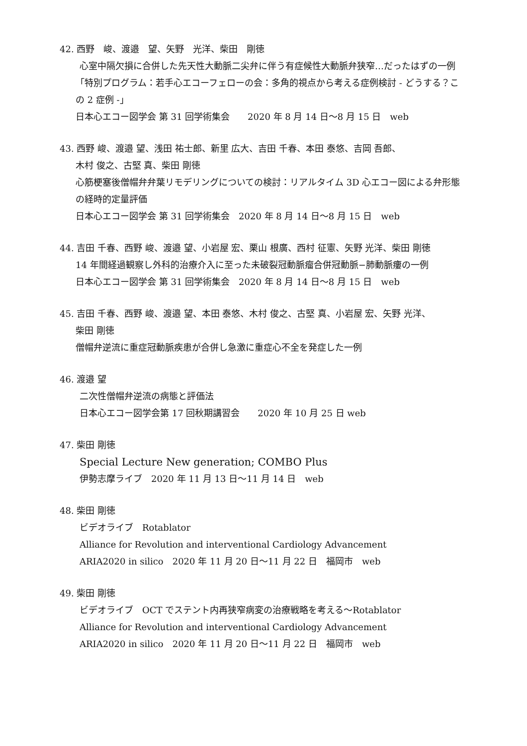42. 西野　峻、渡邉　望、矢野　光洋、柴田　剛徳
心室中隔欠損に合併した先天性大動脈二尖弁に伴う有症候性大動脈弁狭窄…だったはずの一例
「特別プログラム：若手心エコーフェローの会：多角的視点から考える症例検討 - どうする？この 2 症例 -」
日本心エコー図学会 第 31 回学術集会　　2020 年 8 月 14 日〜8 月 15 日　web
43. 西野 峻、渡邉 望、浅田 祐士郎、新里 広大、吉田 千春、本田 泰悠、吉岡 吾郎、
木村 俊之、古堅 真、柴田 剛徳
心筋梗塞後僧帽弁弁葉リモデリングについての検討：リアルタイム 3D 心エコー図による弁形態の経時的定量評価
日本心エコー図学会 第 31 回学術集会　2020 年 8 月 14 日〜8 月 15 日　web
44. 吉田 千春、西野 峻、渡邉 望、小岩屋 宏、栗山 根廣、西村 征憲、矢野 光洋、柴田 剛徳
14 年間経過観察し外科的治療介入に至った未破裂冠動脈瘤合併冠動脈−肺動脈瘻の一例
日本心エコー図学会 第 31 回学術集会　2020 年 8 月 14 日〜8 月 15 日　web
45. 吉田 千春、西野 峻、渡邉 望、本田 泰悠、木村 俊之、古堅 真、小岩屋 宏、矢野 光洋、
柴田 剛徳
僧帽弁逆流に重症冠動脈疾患が合併し急激に重症心不全を発症した一例
46. 渡邉 望
二次性僧帽弁逆流の病態と評価法
日本心エコー図学会第 17 回秋期講習会　　2020 年 10 月 25 日 web
47. 柴田 剛徳
Special Lecture New generation; COMBO Plus
伊勢志摩ライブ　2020 年 11 月 13 日〜11 月 14 日　web
48. 柴田 剛徳
ビデオライブ　Rotablator
Alliance for Revolution and interventional Cardiology Advancement
ARIA2020 in silico　2020 年 11 月 20 日〜11 月 22 日　福岡市　web
49. 柴田 剛徳
ビデオライブ　OCT でステント内再狭窄病変の治療戦略を考える〜Rotablator
Alliance for Revolution and interventional Cardiology Advancement
ARIA2020 in silico　2020 年 11 月 20 日〜11 月 22 日　福岡市　web